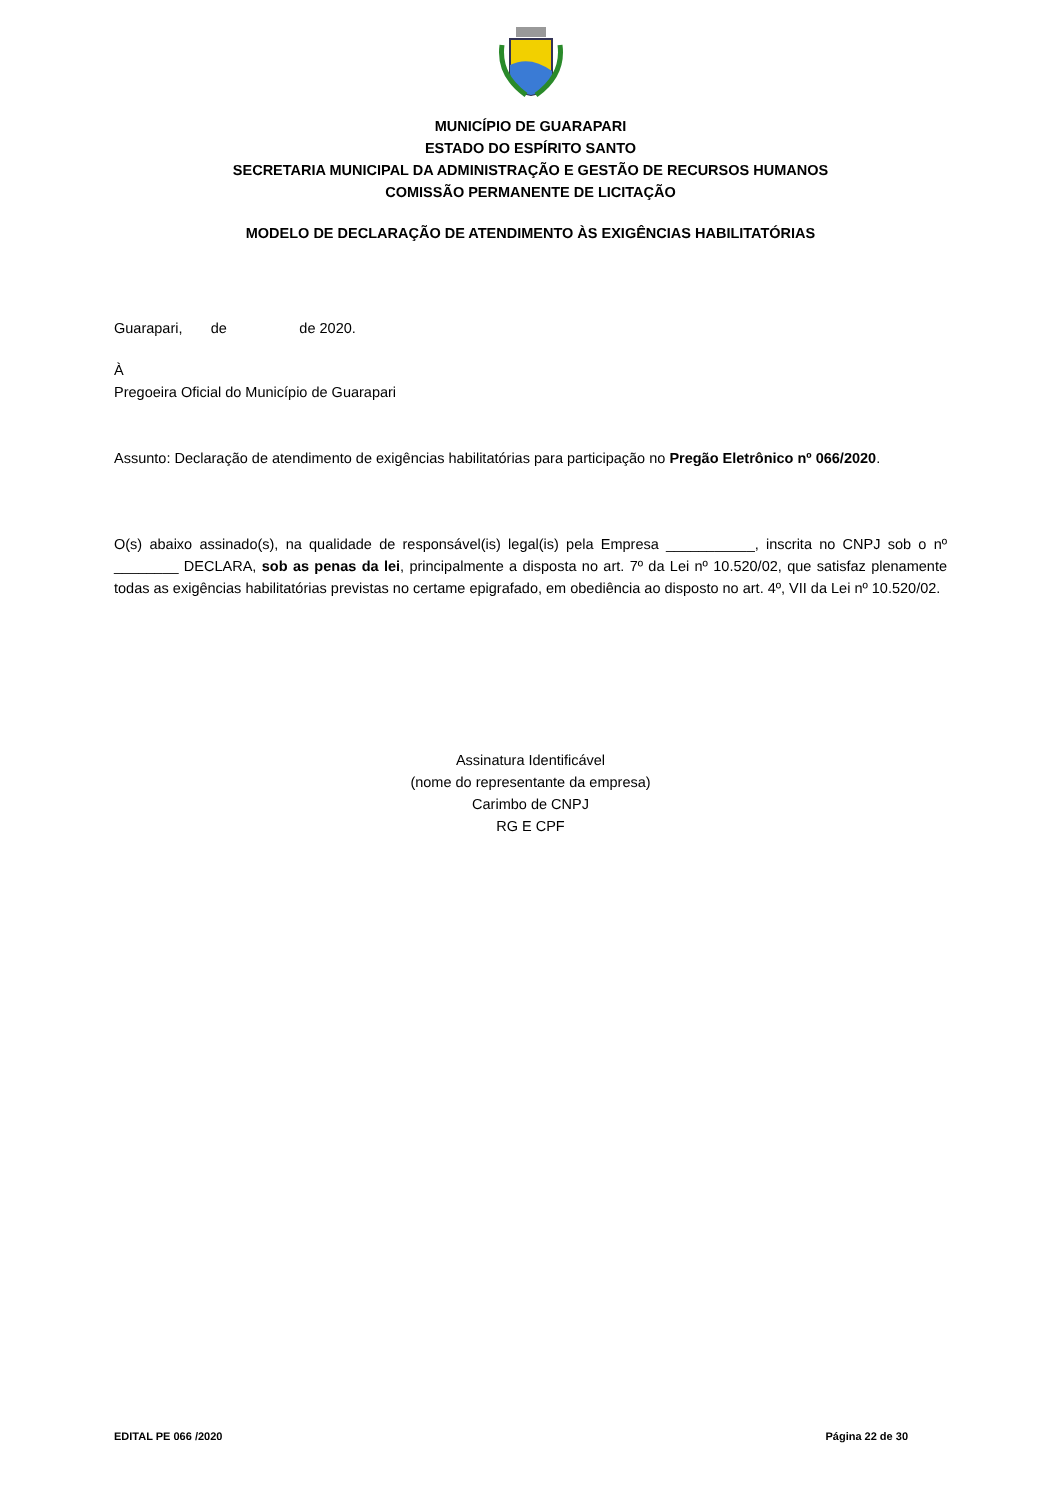MUNICÍPIO DE GUARAPARI
ESTADO DO ESPÍRITO SANTO
SECRETARIA MUNICIPAL DA ADMINISTRAÇÃO E GESTÃO DE RECURSOS HUMANOS
COMISSÃO PERMANENTE DE LICITAÇÃO
MODELO DE DECLARAÇÃO DE ATENDIMENTO ÀS EXIGÊNCIAS HABILITATÓRIAS
Guarapari, de de 2020.
À
Pregoeira Oficial do Município de Guarapari
Assunto: Declaração de atendimento de exigências habilitatórias para participação no Pregão Eletrônico nº 066/2020.
O(s) abaixo assinado(s), na qualidade de responsável(is) legal(is) pela Empresa ___________, inscrita no CNPJ sob o nº ________ DECLARA, sob as penas da lei, principalmente a disposta no art. 7º da Lei nº 10.520/02, que satisfaz plenamente todas as exigências habilitatórias previstas no certame epigrafado, em obediência ao disposto no art. 4º, VII da Lei nº 10.520/02.
Assinatura Identificável
(nome do representante da empresa)
Carimbo de CNPJ
RG E CPF
EDITAL PE 066 /2020 Página 22 de 30